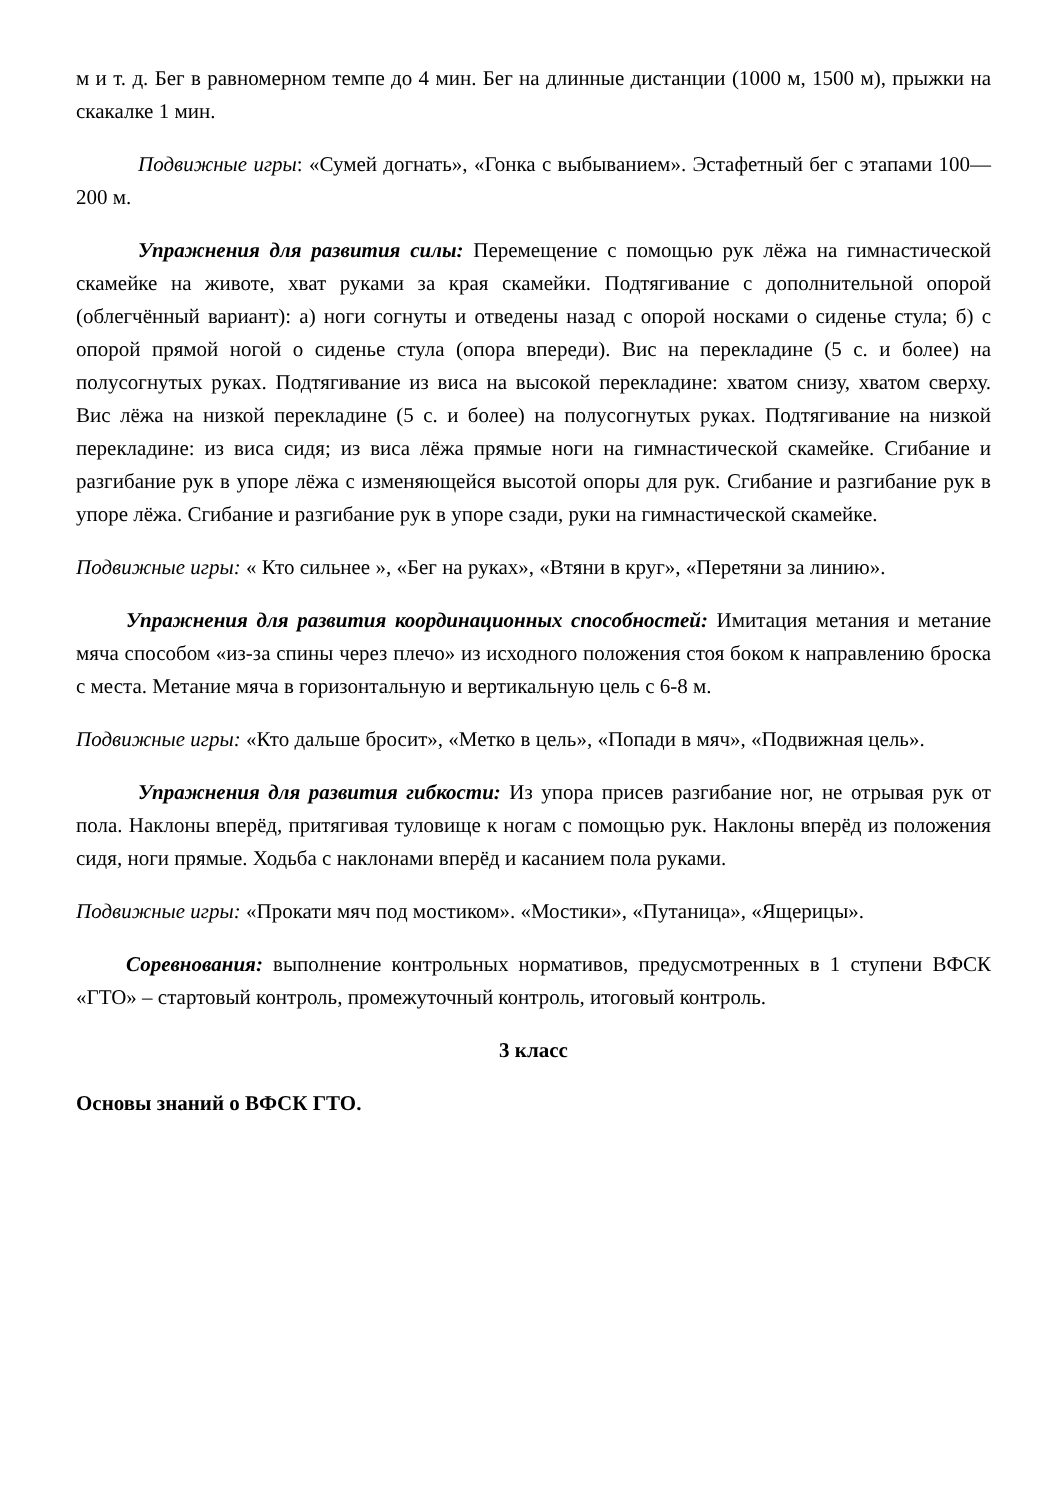м и т. д. Бег в равномерном темпе до 4 мин. Бег на длинные дистанции (1000 м, 1500 м), прыжки на скакалке 1 мин.
Подвижные игры: «Сумей догнать», «Гонка с выбыванием». Эстафетный бег с этапами 100—200 м.
Упражнения для развития силы: Перемещение с помощью рук лёжа на гимнастической скамейке на животе, хват руками за края скамейки. Подтягивание с дополнительной опорой (облегчённый вариант): а) ноги согнуты и отведены назад с опорой носками о сиденье стула; б) с опорой прямой ногой о сиденье стула (опора впереди). Вис на перекладине (5 с. и более) на полусогнутых руках. Подтягивание из виса на высокой перекладине: хватом снизу, хватом сверху. Вис лёжа на низкой перекладине (5 с. и более) на полусогнутых руках. Подтягивание на низкой перекладине: из виса сидя; из виса лёжа прямые ноги на гимнастической скамейке. Сгибание и разгибание рук в упоре лёжа с изменяющейся высотой опоры для рук. Сгибание и разгибание рук в упоре лёжа. Сгибание и разгибание рук в упоре сзади, руки на гимнастической скамейке.
Подвижные игры: « Кто сильнее », «Бег на руках», «Втяни в круг», «Перетяни за линию».
Упражнения для развития координационных способностей: Имитация метания и метание мяча способом «из-за спины через плечо» из исходного положения стоя боком к направлению броска с места. Метание мяча в горизонтальную и вертикальную цель с 6-8 м.
Подвижные игры: «Кто дальше бросит», «Метко в цель», «Попади в мяч», «Подвижная цель».
Упражнения для развития гибкости: Из упора присев разгибание ног, не отрывая рук от пола. Наклоны вперёд, притягивая туловище к ногам с помощью рук. Наклоны вперёд из положения сидя, ноги прямые. Ходьба с наклонами вперёд и касанием пола руками.
Подвижные игры: «Прокати мяч под мостиком». «Мостики», «Путаница», «Ящерицы».
Соревнования: выполнение контрольных нормативов, предусмотренных в 1 ступени ВФСК «ГТО» – стартовый контроль, промежуточный контроль, итоговый контроль.
3 класс
Основы знаний о ВФСК ГТО.